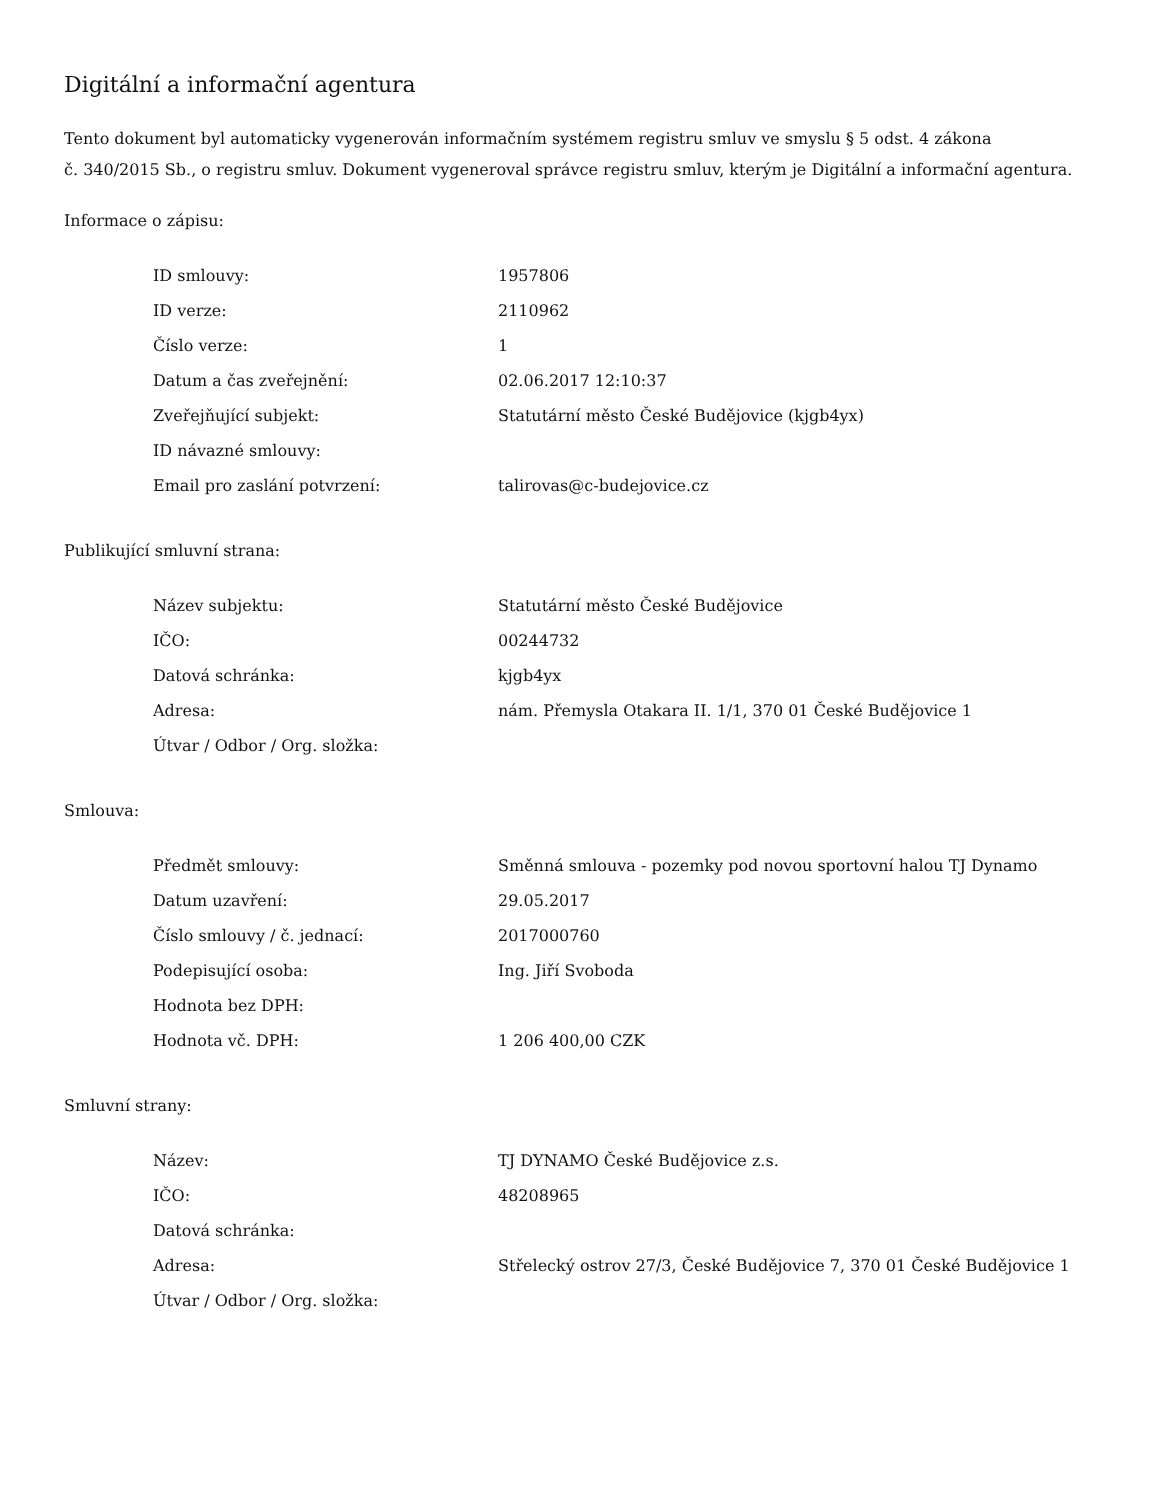Digitální a informační agentura
Tento dokument byl automaticky vygenerován informačním systémem registru smluv ve smyslu § 5 odst. 4 zákona
č. 340/2015 Sb., o registru smluv. Dokument vygeneroval správce registru smluv, kterým je Digitální a informační agentura.
Informace o zápisu:
| ID smlouvy: | 1957806 |
| ID verze: | 2110962 |
| Číslo verze: | 1 |
| Datum a čas zveřejnění: | 02.06.2017 12:10:37 |
| Zveřejňující subjekt: | Statutární město České Budějovice (kjgb4yx) |
| ID návazné smlouvy: | |
| Email pro zaslání potvrzení: | talirovas@c-budejovice.cz |
Publikující smluvní strana:
| Název subjektu: | Statutární město České Budějovice |
| IČO: | 00244732 |
| Datová schránka: | kjgb4yx |
| Adresa: | nám. Přemysla Otakara II. 1/1, 370 01 České Budějovice 1 |
| Útvar / Odbor / Org. složka: | |
Smlouva:
| Předmět smlouvy: | Směnná smlouva - pozemky pod novou sportovní halou TJ Dynamo |
| Datum uzavření: | 29.05.2017 |
| Číslo smlouvy / č. jednací: | 2017000760 |
| Podepisující osoba: | Ing. Jiří Svoboda |
| Hodnota bez DPH: | |
| Hodnota vč. DPH: | 1 206 400,00 CZK |
Smluvní strany:
| Název: | TJ DYNAMO České Budějovice z.s. |
| IČO: | 48208965 |
| Datová schránka: | |
| Adresa: | Střelecký ostrov 27/3, České Budějovice 7, 370 01 České Budějovice 1 |
| Útvar / Odbor / Org. složka: | |